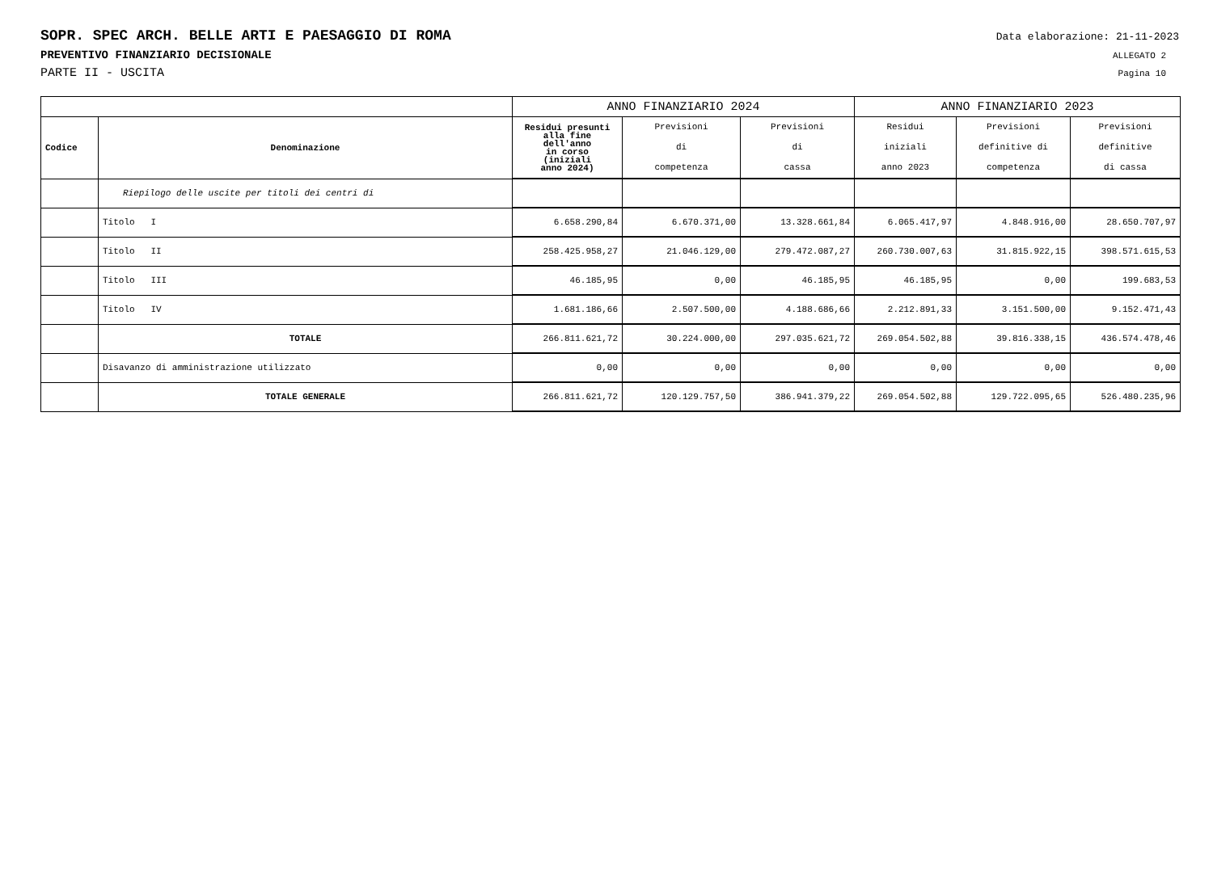SOPR. SPEC ARCH. BELLE ARTI E PAESAGGIO DI ROMA Data elaborazione: 21-11-2023
PREVENTIVO FINANZIARIO DECISIONALE ALLEGATO 2
PARTE II - USCITA Pagina 10
| | | ANNO FINANZIARIO 2024 | | | ANNO FINANZIARIO 2023 | | |
| --- | --- | --- | --- | --- | --- | --- | --- |
| Codice | Denominazione | Residui presunti alla fine dell'anno in corso (iniziali anno 2024) | Previsioni di competenza | Previsioni di cassa | Residui iniziali anno 2023 | Previsioni definitive di competenza | Previsioni definitive di cassa |
| | Riepilogo delle uscite per titoli dei centri di | | | | | | |
| | Titolo I | 6.658.290,84 | 6.670.371,00 | 13.328.661,84 | 6.065.417,97 | 4.848.916,00 | 28.650.707,97 |
| | Titolo II | 258.425.958,27 | 21.046.129,00 | 279.472.087,27 | 260.730.007,63 | 31.815.922,15 | 398.571.615,53 |
| | Titolo III | 46.185,95 | 0,00 | 46.185,95 | 46.185,95 | 0,00 | 199.683,53 |
| | Titolo IV | 1.681.186,66 | 2.507.500,00 | 4.188.686,66 | 2.212.891,33 | 3.151.500,00 | 9.152.471,43 |
| | TOTALE | 266.811.621,72 | 30.224.000,00 | 297.035.621,72 | 269.054.502,88 | 39.816.338,15 | 436.574.478,46 |
| | Disavanzo di amministrazione utilizzato | 0,00 | 0,00 | 0,00 | 0,00 | 0,00 | 0,00 |
| | TOTALE GENERALE | 266.811.621,72 | 120.129.757,50 | 386.941.379,22 | 269.054.502,88 | 129.722.095,65 | 526.480.235,96 |